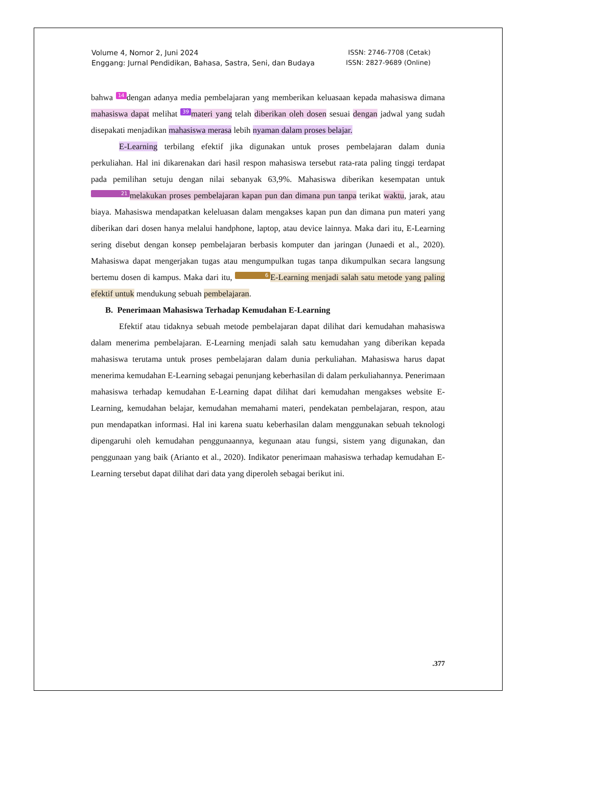Volume 4, Nomor 2, Juni 2024
Enggang: Jurnal Pendidikan, Bahasa, Sastra, Seni, dan Budaya
ISSN: 2746-7708 (Cetak)
ISSN: 2827-9689 (Online)
bahwa 14 dengan adanya media pembelajaran yang memberikan keluasaan kepada mahasiswa dimana mahasiswa dapat melihat 39 materi yang telah diberikan oleh dosen sesuai dengan jadwal yang sudah disepakati menjadikan mahasiswa merasa lebih nyaman dalam proses belajar.
E-Learning terbilang efektif jika digunakan untuk proses pembelajaran dalam dunia perkuliahan. Hal ini dikarenakan dari hasil respon mahasiswa tersebut rata-rata paling tinggi terdapat pada pemilihan setuju dengan nilai sebanyak 63,9%. Mahasiswa diberikan kesempatan untuk 21 melakukan proses pembelajaran kapan pun dan dimana pun tanpa terikat waktu, jarak, atau biaya. Mahasiswa mendapatkan keleluasan dalam mengakses kapan pun dan dimana pun materi yang diberikan dari dosen hanya melalui handphone, laptop, atau device lainnya. Maka dari itu, E-Learning sering disebut dengan konsep pembelajaran berbasis komputer dan jaringan (Junaedi et al., 2020). Mahasiswa dapat mengerjakan tugas atau mengumpulkan tugas tanpa dikumpulkan secara langsung bertemu dosen di kampus. Maka dari itu, 6 E-Learning menjadi salah satu metode yang paling efektif untuk mendukung sebuah pembelajaran.
B. Penerimaan Mahasiswa Terhadap Kemudahan E-Learning
Efektif atau tidaknya sebuah metode pembelajaran dapat dilihat dari kemudahan mahasiswa dalam menerima pembelajaran. E-Learning menjadi salah satu kemudahan yang diberikan kepada mahasiswa terutama untuk proses pembelajaran dalam dunia perkuliahan. Mahasiswa harus dapat menerima kemudahan E-Learning sebagai penunjang keberhasilan di dalam perkuliahannya. Penerimaan mahasiswa terhadap kemudahan E-Learning dapat dilihat dari kemudahan mengakses website E-Learning, kemudahan belajar, kemudahan memahami materi, pendekatan pembelajaran, respon, atau pun mendapatkan informasi. Hal ini karena suatu keberhasilan dalam menggunakan sebuah teknologi dipengaruhi oleh kemudahan penggunaannya, kegunaan atau fungsi, sistem yang digunakan, dan penggunaan yang baik (Arianto et al., 2020). Indikator penerimaan mahasiswa terhadap kemudahan E-Learning tersebut dapat dilihat dari data yang diperoleh sebagai berikut ini.
.377